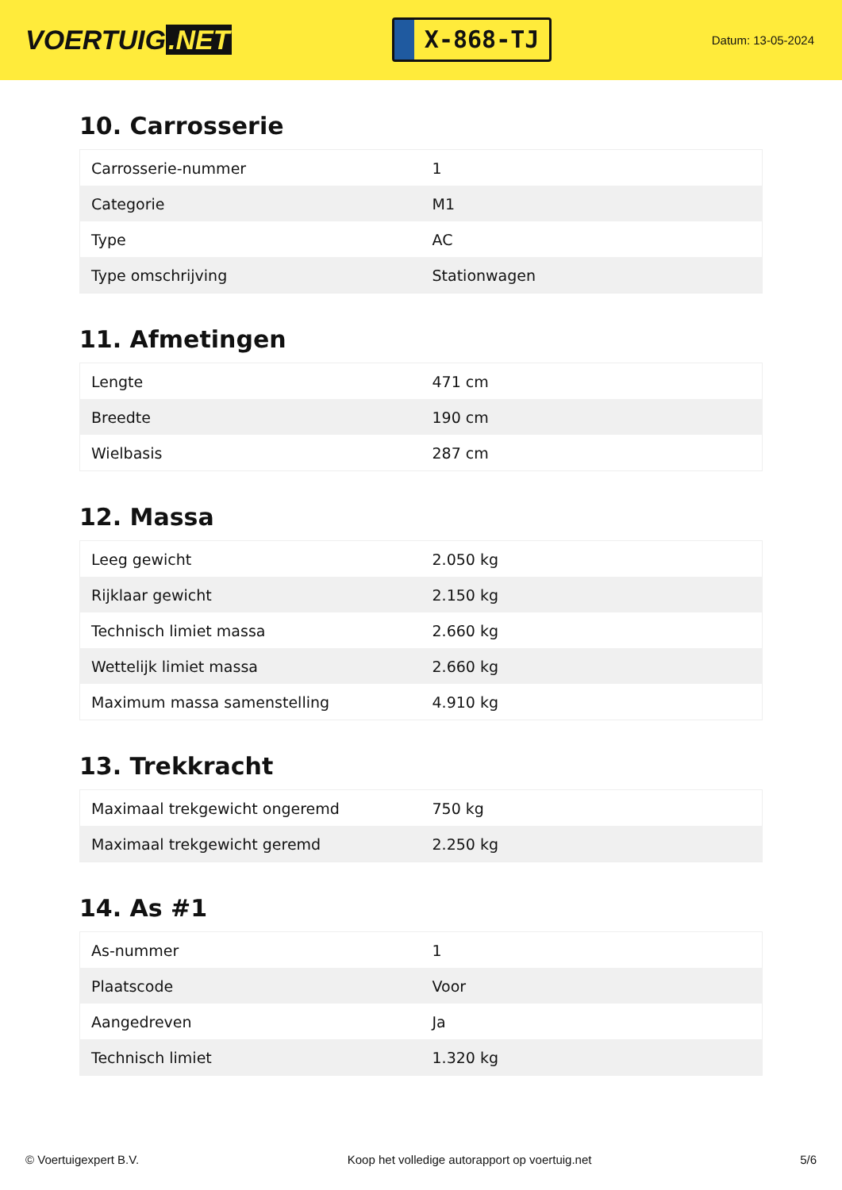VOERTUIG.NET
X-868-TJ
Datum: 13-05-2024
10. Carrosserie
| Carrosserie-nummer | 1 |
| Categorie | M1 |
| Type | AC |
| Type omschrijving | Stationwagen |
11. Afmetingen
| Lengte | 471 cm |
| Breedte | 190 cm |
| Wielbasis | 287 cm |
12. Massa
| Leeg gewicht | 2.050 kg |
| Rijklaar gewicht | 2.150 kg |
| Technisch limiet massa | 2.660 kg |
| Wettelijk limiet massa | 2.660 kg |
| Maximum massa samenstelling | 4.910 kg |
13. Trekkracht
| Maximaal trekgewicht ongeremd | 750 kg |
| Maximaal trekgewicht geremd | 2.250 kg |
14. As #1
| As-nummer | 1 |
| Plaatscode | Voor |
| Aangedreven | Ja |
| Technisch limiet | 1.320 kg |
© Voertuigexpert B.V. Koop het volledige autorapport op voertuig.net 5/6